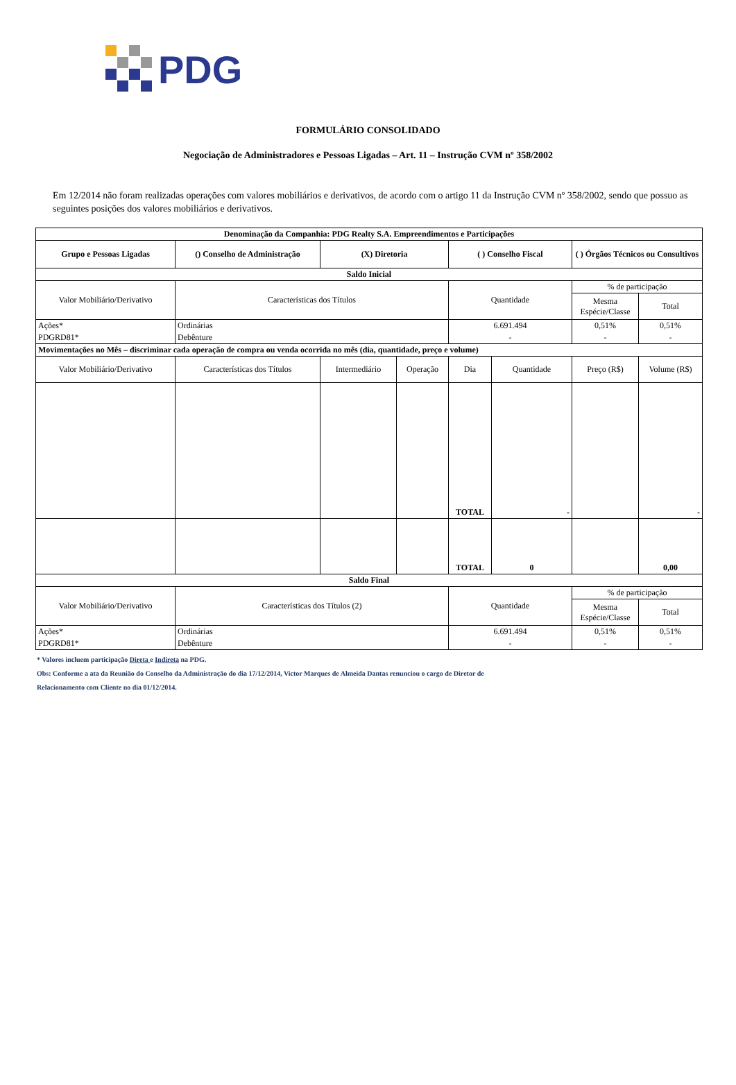PDG
FORMULÁRIO CONSOLIDADO
Negociação de Administradores e Pessoas Ligadas – Art. 11 – Instrução CVM nº 358/2002
Em 12/2014 não foram realizadas operações com valores mobiliários e derivativos, de acordo com o artigo 11 da Instrução CVM nº 358/2002, sendo que possuo as seguintes posições dos valores mobiliários e derivativos.
| Denominação da Companhia: PDG Realty S.A. Empreendimentos e Participações | | | | | | | |
| --- | --- | --- | --- | --- | --- | --- | --- |
| Grupo e Pessoas Ligadas | () Conselho de Administração | (X) Diretoria | | ( ) Conselho Fiscal | | ( ) Órgãos Técnicos ou Consultivos | |
| Saldo Inicial | | | | | | | |
| Valor Mobiliário/Derivativo | Características dos Títulos | | | Quantidade | | % de participação | |
| | | | | | | Mesma Espécie/Classe | Total |
| Ações* | Ordinárias | | | 6.691.494 | | 0,51% | 0,51% |
| PDGRD81* | Debênture | | | - | | - | - |
| Movimentações no Mês – discriminar cada operação de compra ou venda ocorrida no mês (dia, quantidade, preço e volume) | | | | | | | |
| Valor Mobiliário/Derivativo | Características dos Títulos | Intermediário | Operação | Dia | Quantidade | Preço (R$) | Volume (R$) |
| | | | | TOTAL | - | | - |
| | | | | TOTAL | 0 | | 0,00 |
| Saldo Final | | | | | | | |
| Valor Mobiliário/Derivativo | Características dos Títulos (2) | | | Quantidade | | % de participação | |
| | | | | | | Mesma Espécie/Classe | Total |
| Ações* | Ordinárias | | | 6.691.494 | | 0,51% | 0,51% |
| PDGRD81* | Debênture | | | - | | - | - |
* Valores incluem participação Direta e Indireta na PDG.
Obs: Conforme a ata da Reunião do Conselho da Administração do dia 17/12/2014, Victor Marques de Almeida Dantas renunciou o cargo de Diretor de
Relacionamento com Cliente no dia 01/12/2014.